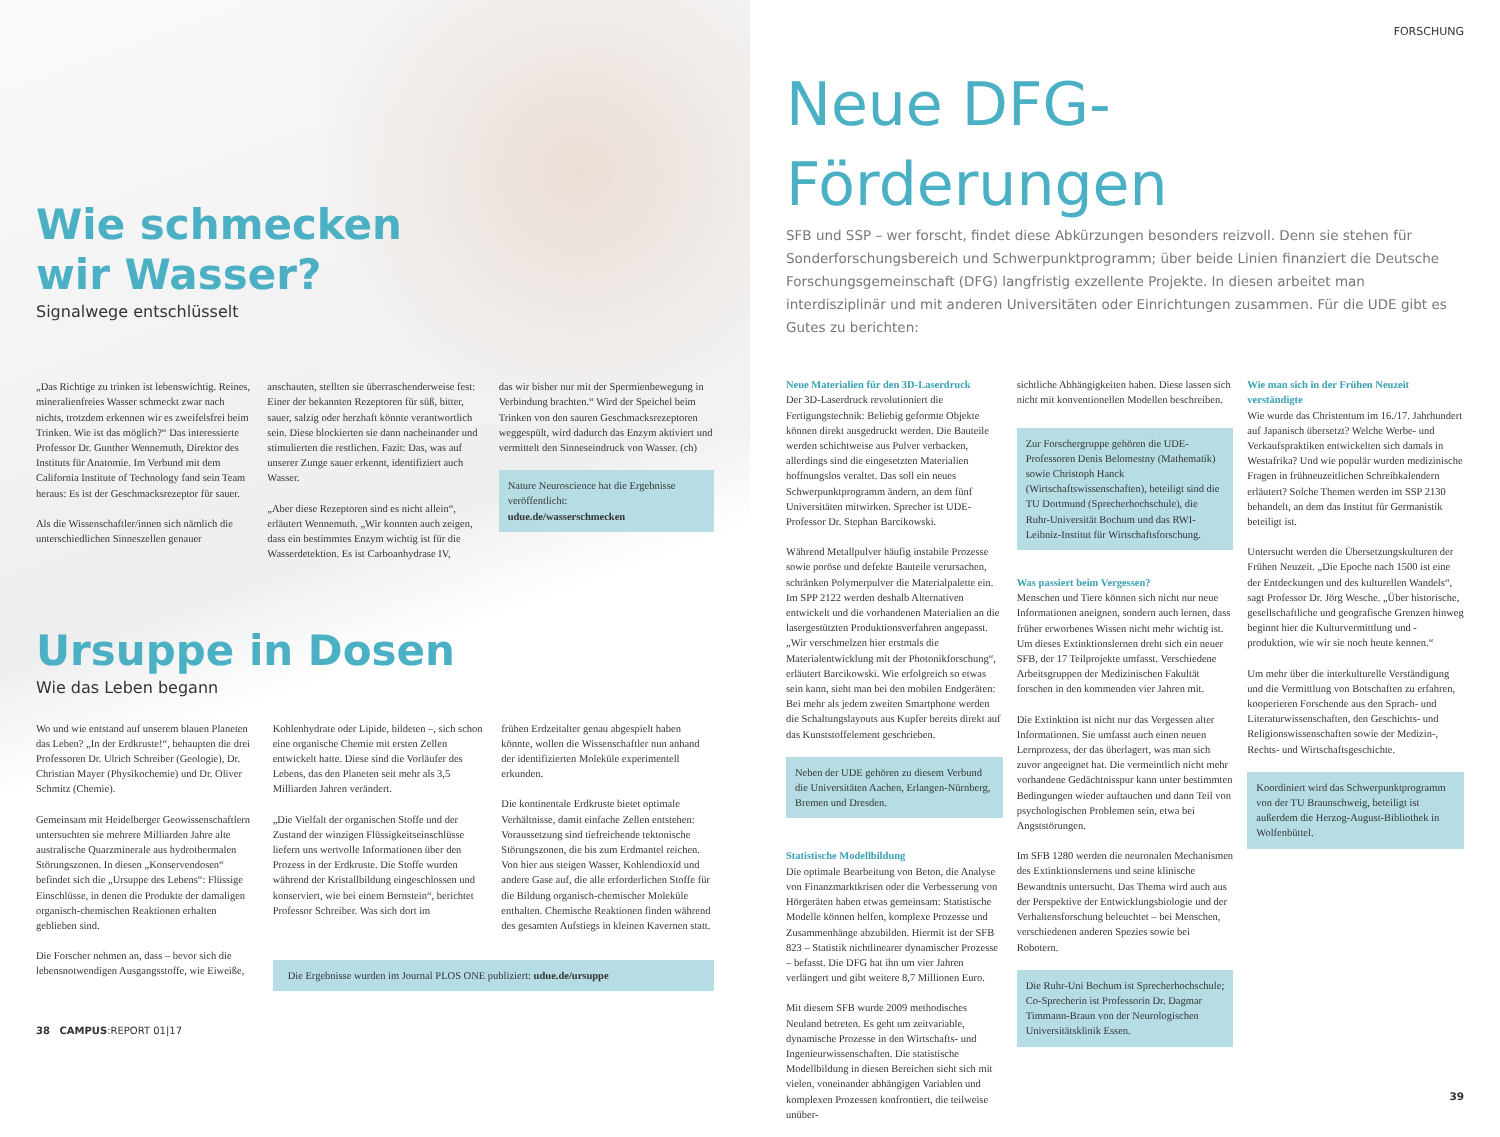Wie schmecken
wir Wasser?
Signalwege entschlüsselt
„Das Richtige zu trinken ist lebenswichtig. Reines, mineralienfreies Wasser schmeckt zwar nach nichts, trotzdem erkennen wir es zweifelsfrei beim Trinken. Wie ist das möglich?“ Das interessierte Professor Dr. Gunther Wennemuth, Direktor des Instituts für Anatomie. Im Verbund mit dem California Institute of Technology fand sein Team heraus: Es ist der Geschmacksrezeptor für sauer.
Als die Wissenschaftler/innen sich nämlich die unterschiedlichen Sinneszellen genauer
anschauten, stellten sie überraschenderweise fest: Einer der bekannten Rezeptoren für süß, bitter, sauer, salzig oder herzhaft könnte verantwortlich sein. Diese blockierten sie dann nacheinander und stimulierten die restlichen. Fazit: Das, was auf unserer Zunge sauer erkennt, identifiziert auch Wasser.
„Aber diese Rezeptoren sind es nicht allein“, erläutert Wennemuth. „Wir konnten auch zeigen, dass ein bestimmtes Enzym wichtig ist für die Wasserdetektion. Es ist Carboanhydrase IV,
das wir bisher nur mit der Spermienbewegung in Verbindung brachten.“ Wird der Speichel beim Trinken von den sauren Geschmacksrezeptoren weggespült, wird dadurch das Enzym aktiviert und vermittelt den Sinneseindruck von Wasser. (ch)
Nature Neuroscience hat die Ergebnisse veröffentlicht:
udue.de/wasserschmecken
Ursuppe in Dosen
Wie das Leben begann
Wo und wie entstand auf unserem blauen Planeten das Leben? „In der Erdkruste!“, behaupten die drei Professoren Dr. Ulrich Schreiber (Geologie), Dr. Christian Mayer (Physikochemie) und Dr. Oliver Schmitz (Chemie).
Gemeinsam mit Heidelberger Geowissenschaftlern untersuchten sie mehrere Milliarden Jahre alte australische Quarzminerale aus hydrothermalen Störungszonen. In diesen „Konservendosen“ befindet sich die „Ursuppe des Lebens“: Flüssige Einschlüsse, in denen die Produkte der damaligen organisch-chemischen Reaktionen erhalten geblieben sind.
Die Forscher nehmen an, dass – bevor sich die lebensnotwendigen Ausgangsstoffe, wie Eiweiße,
Kohlenhydrate oder Lipide, bildeten –, sich schon eine organische Chemie mit ersten Zellen entwickelt hatte. Diese sind die Vorläufer des Lebens, das den Planeten seit mehr als 3,5 Milliarden Jahren verändert.
„Die Vielfalt der organischen Stoffe und der Zustand der winzigen Flüssigkeitseinschlüsse liefern uns wertvolle Informationen über den Prozess in der Erdkruste. Die Stoffe wurden während der Kristallbildung eingeschlossen und konserviert, wie bei einem Bernstein“, berichtet Professor Schreiber. Was sich dort im
frühen Erdzeitalter genau abgespielt haben könnte, wollen die Wissenschaftler nun anhand der identifizierten Moleküle experimentell erkunden.
Die kontinentale Erdkruste bietet optimale Verhältnisse, damit einfache Zellen entstehen: Voraussetzung sind tiefreichende tektonische Störungszonen, die bis zum Erdmantel reichen. Von hier aus steigen Wasser, Kohlendioxid und andere Gase auf, die alle erforderlichen Stoffe für die Bildung organisch-chemischer Moleküle enthalten. Chemische Reaktionen finden während des gesamten Aufstiegs in kleinen Kavernen statt.
Die Ergebnisse wurden im Journal PLOS ONE publiziert: udue.de/ursuppe
38 CAMPUS:REPORT 01|17
FORSCHUNG
Neue DFG-Förderungen
SFB und SSP – wer forscht, findet diese Abkürzungen besonders reizvoll. Denn sie stehen für Sonderforschungsbereich und Schwerpunktprogramm; über beide Linien finanziert die Deutsche Forschungsgemeinschaft (DFG) langfristig exzellente Projekte. In diesen arbeitet man interdisziplinär und mit anderen Universitäten oder Einrichtungen zusammen. Für die UDE gibt es Gutes zu berichten:
Neue Materialien für den 3D-Laserdruck
Der 3D-Laserdruck revolutioniert die Fertigungstechnik: Beliebig geformte Objekte können direkt ausgedruckt werden. Die Bauteile werden schichtweise aus Pulver verbacken, allerdings sind die eingesetzten Materialien hoffnungslos veraltet. Das soll ein neues Schwerpunktprogramm ändern, an dem fünf Universitäten mitwirken. Sprecher ist UDE-Professor Dr. Stephan Barcikowski.
Während Metallpulver häufig instabile Prozesse sowie poröse und defekte Bauteile verursachen, schränken Polymerpulver die Materialpalette ein. Im SPP 2122 werden deshalb Alternativen entwickelt und die vorhandenen Materialien an die lasergestützten Produktionsverfahren angepasst. „Wir verschmelzen hier erstmals die Materialentwicklung mit der Photonikforschung“, erläutert Barcikowski. Wie erfolgreich so etwas sein kann, sieht man bei den mobilen Endgeräten: Bei mehr als jedem zweiten Smartphone werden die Schaltungslayouts aus Kupfer bereits direkt auf das Kunststoffelement geschrieben.
Neben der UDE gehören zu diesem Verbund die Universitäten Aachen, Erlangen-Nürnberg, Bremen und Dresden.
Statistische Modellbildung
Die optimale Bearbeitung von Beton, die Analyse von Finanzmarktkrisen oder die Verbesserung von Hörgeräten haben etwas gemeinsam: Statistische Modelle können helfen, komplexe Prozesse und Zusammenhänge abzubilden. Hiermit ist der SFB 823 – Statistik nichtlinearer dynamischer Prozesse – befasst. Die DFG hat ihn um vier Jahren verlängert und gibt weitere 8,7 Millionen Euro.
Mit diesem SFB wurde 2009 methodisches Neuland betreten. Es geht um zeitvariable, dynamische Prozesse in den Wirtschafts- und Ingenieurwissenschaften. Die statistische Modellbildung in diesen Bereichen sieht sich mit vielen, voneinander abhängigen Variablen und komplexen Prozessen konfrontiert, die teilweise unüber-
sichtliche Abhängigkeiten haben. Diese lassen sich nicht mit konventionellen Modellen beschreiben.
Zur Forschergruppe gehören die UDE-Professoren Denis Belomestny (Mathematik) sowie Christoph Hanck (Wirtschaftswissenschaften), beteiligt sind die TU Dortmund (Sprecherhochschule), die Ruhr-Universität Bochum und das RWI-Leibniz-Institut für Wirtschaftsforschung.
Was passiert beim Vergessen?
Menschen und Tiere können sich nicht nur neue Informationen aneignen, sondern auch lernen, dass früher erworbenes Wissen nicht mehr wichtig ist. Um dieses Extinktionslernen dreht sich ein neuer SFB, der 17 Teilprojekte umfasst. Verschiedene Arbeitsgruppen der Medizinischen Fakultät forschen in den kommenden vier Jahren mit.
Die Extinktion ist nicht nur das Vergessen alter Informationen. Sie umfasst auch einen neuen Lernprozess, der das überlagert, was man sich zuvor angeeignet hat. Die vermeintlich nicht mehr vorhandene Gedächtnisspur kann unter bestimmten Bedingungen wieder auftauchen und dann Teil von psychologischen Problemen sein, etwa bei Angststörungen.
Im SFB 1280 werden die neuronalen Mechanismen des Extinktionslernens und seine klinische Bewandtnis untersucht. Das Thema wird auch aus der Perspektive der Entwicklungsbiologie und der Verhaltensforschung beleuchtet – bei Menschen, verschiedenen anderen Spezies sowie bei Robotern.
Die Ruhr-Uni Bochum ist Sprecherhochschule; Co-Sprecherin ist Professorin Dr. Dagmar Timmann-Braun von der Neurologischen Universitätsklinik Essen.
Wie man sich in der Frühen Neuzeit verständigte
Wie wurde das Christentum im 16./17. Jahrhundert auf Japanisch übersetzt? Welche Werbe- und Verkaufspraktiken entwickelten sich damals in Westafrika? Und wie populär wurden medizinische Fragen in frühneuzeitlichen Schreibkalendern erläutert? Solche Themen werden im SSP 2130 behandelt, an dem das Institut für Germanistik beteiligt ist.
Untersucht werden die Übersetzungskulturen der Frühen Neuzeit. „Die Epoche nach 1500 ist eine der Entdeckungen und des kulturellen Wandels“, sagt Professor Dr. Jörg Wesche. „Über historische, gesellschaftliche und geografische Grenzen hinweg beginnt hier die Kulturvermittlung und -produktion, wie wir sie noch heute kennen.“
Um mehr über die interkulturelle Verständigung und die Vermittlung von Botschaften zu erfahren, kooperieren Forschende aus den Sprach- und Literaturwissenschaften, den Geschichts- und Religionswissenschaften sowie der Medizin-, Rechts- und Wirtschaftsgeschichte.
Koordiniert wird das Schwerpunktprogramm von der TU Braunschweig, beteiligt ist außerdem die Herzog-August-Bibliothek in Wolfenbüttel.
39